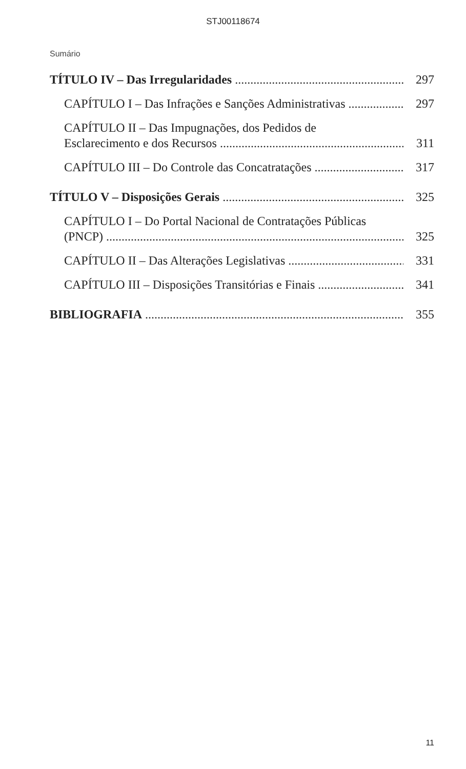STJ00118674
Sumário
TÍTULO IV – Das Irregularidades
297
CAPÍTULO I – Das Infrações e Sanções Administrativas
297
CAPÍTULO II – Das Impugnações, dos Pedidos de
Esclarecimento e dos Recursos
311
CAPÍTULO III – Do Controle das Concatratações
317
TÍTULO V – Disposições Gerais
325
CAPÍTULO I – Do Portal Nacional de Contratações Públicas
(PNCP)
325
CAPÍTULO II – Das Alterações Legislativas
331
CAPÍTULO III – Disposições Transitórias e Finais
341
BIBLIOGRAFIA
355
11